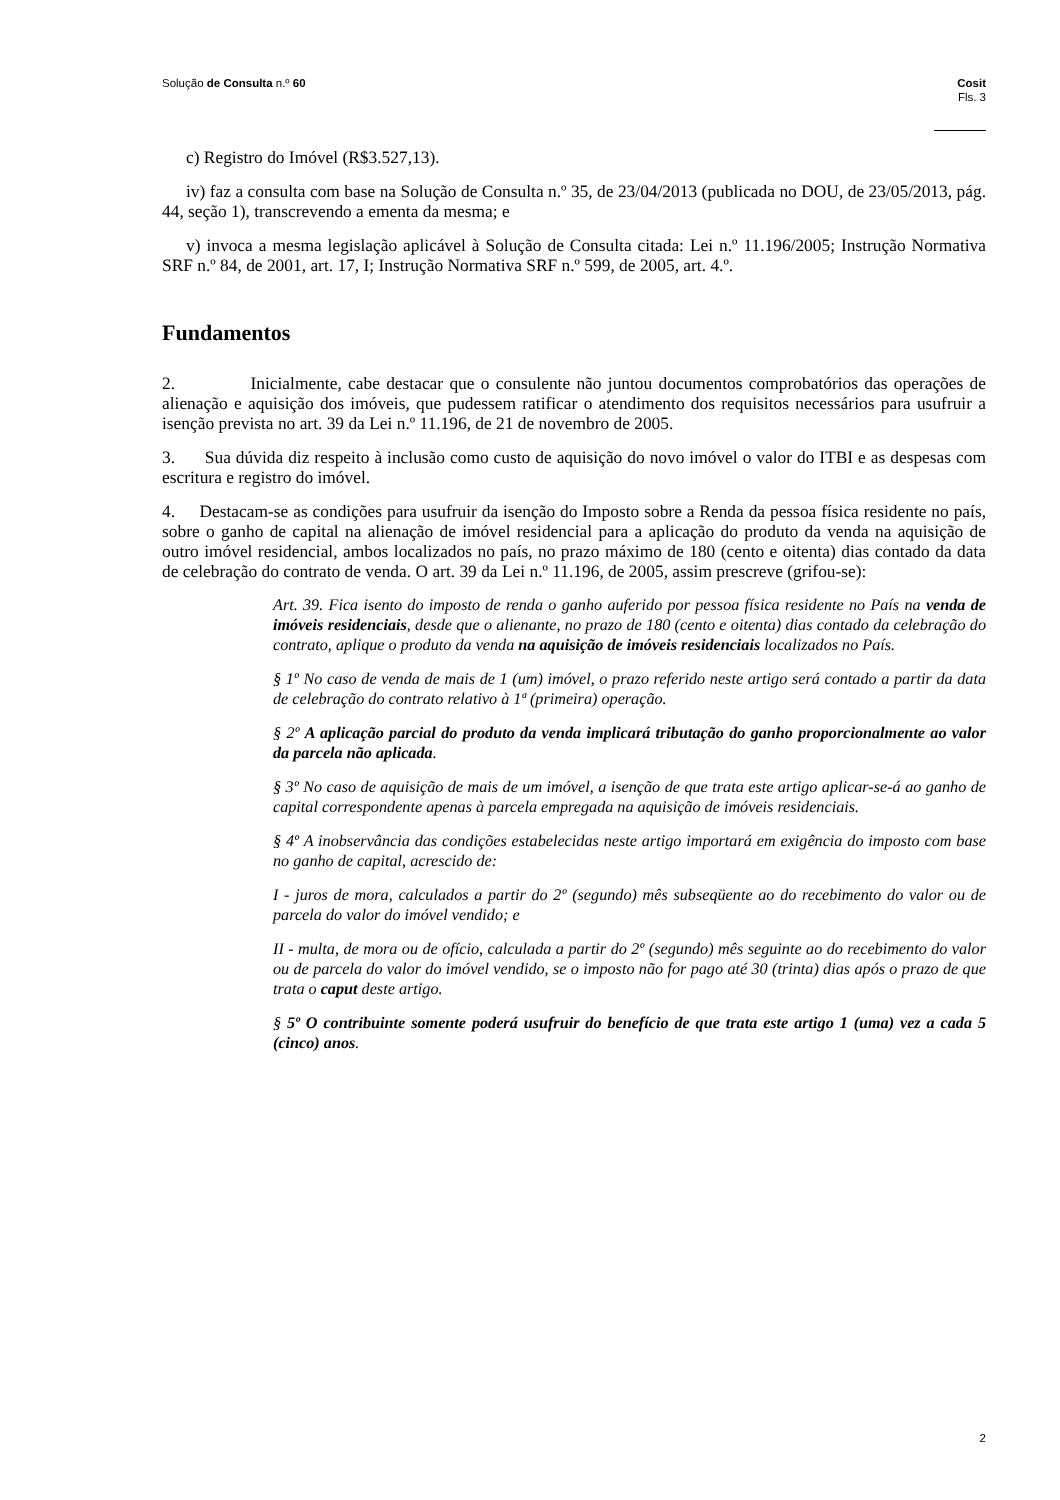Solução de Consulta n.º 60 Cosit
Fls. 3
c) Registro do Imóvel (R$3.527,13).
iv) faz a consulta com base na Solução de Consulta n.º 35, de 23/04/2013 (publicada no DOU, de 23/05/2013, pág. 44, seção 1), transcrevendo a ementa da mesma; e
v) invoca a mesma legislação aplicável à Solução de Consulta citada: Lei n.º 11.196/2005; Instrução Normativa SRF n.º 84, de 2001, art. 17, I; Instrução Normativa SRF n.º 599, de 2005, art. 4.º.
Fundamentos
2. Inicialmente, cabe destacar que o consulente não juntou documentos comprobatórios das operações de alienação e aquisição dos imóveis, que pudessem ratificar o atendimento dos requisitos necessários para usufruir a isenção prevista no art. 39 da Lei n.º 11.196, de 21 de novembro de 2005.
3. Sua dúvida diz respeito à inclusão como custo de aquisição do novo imóvel o valor do ITBI e as despesas com escritura e registro do imóvel.
4. Destacam-se as condições para usufruir da isenção do Imposto sobre a Renda da pessoa física residente no país, sobre o ganho de capital na alienação de imóvel residencial para a aplicação do produto da venda na aquisição de outro imóvel residencial, ambos localizados no país, no prazo máximo de 180 (cento e oitenta) dias contado da data de celebração do contrato de venda. O art. 39 da Lei n.º 11.196, de 2005, assim prescreve (grifou-se):
Art. 39. Fica isento do imposto de renda o ganho auferido por pessoa física residente no País na venda de imóveis residenciais, desde que o alienante, no prazo de 180 (cento e oitenta) dias contado da celebração do contrato, aplique o produto da venda na aquisição de imóveis residenciais localizados no País.
§ 1º No caso de venda de mais de 1 (um) imóvel, o prazo referido neste artigo será contado a partir da data de celebração do contrato relativo à 1ª (primeira) operação.
§ 2º A aplicação parcial do produto da venda implicará tributação do ganho proporcionalmente ao valor da parcela não aplicada.
§ 3º No caso de aquisição de mais de um imóvel, a isenção de que trata este artigo aplicar-se-á ao ganho de capital correspondente apenas à parcela empregada na aquisição de imóveis residenciais.
§ 4º A inobservância das condições estabelecidas neste artigo importará em exigência do imposto com base no ganho de capital, acrescido de:
I - juros de mora, calculados a partir do 2º (segundo) mês subseqüente ao do recebimento do valor ou de parcela do valor do imóvel vendido; e
II - multa, de mora ou de ofício, calculada a partir do 2º (segundo) mês seguinte ao do recebimento do valor ou de parcela do valor do imóvel vendido, se o imposto não for pago até 30 (trinta) dias após o prazo de que trata o caput deste artigo.
§ 5º O contribuinte somente poderá usufruir do benefício de que trata este artigo 1 (uma) vez a cada 5 (cinco) anos.
2